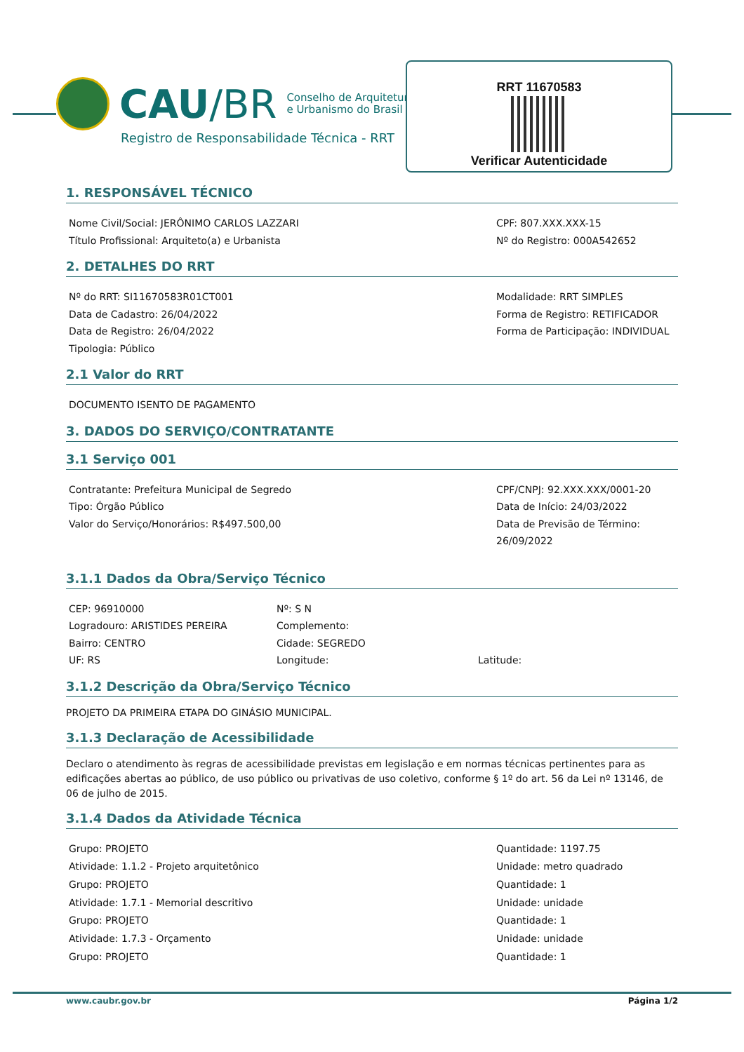CAU/BR
Conselho de Arquitetura
e Urbanismo do Brasil
Registro de Responsabilidade Técnica - RRT
RRT 11670583
Verificar Autenticidade
1. RESPONSÁVEL TÉCNICO
Nome Civil/Social: JERÔNIMO CARLOS LAZZARI
Título Profissional: Arquiteto(a) e Urbanista
CPF: 807.XXX.XXX-15
Nº do Registro: 000A542652
2. DETALHES DO RRT
Nº do RRT: SI11670583R01CT001
Data de Cadastro: 26/04/2022
Data de Registro: 26/04/2022
Tipologia: Público
Modalidade: RRT SIMPLES
Forma de Registro: RETIFICADOR
Forma de Participação: INDIVIDUAL
2.1 Valor do RRT
DOCUMENTO ISENTO DE PAGAMENTO
3. DADOS DO SERVIÇO/CONTRATANTE
3.1 Serviço 001
Contratante: Prefeitura Municipal de Segredo
Tipo: Órgão Público
Valor do Serviço/Honorários: R$497.500,00
CPF/CNPJ: 92.XXX.XXX/0001-20
Data de Início: 24/03/2022
Data de Previsão de Término:
26/09/2022
3.1.1 Dados da Obra/Serviço Técnico
CEP: 96910000
Logradouro: ARISTIDES PEREIRA
Bairro: CENTRO
UF: RS
Nº: S N
Complemento:
Cidade: SEGREDO
Longitude:
Latitude:
3.1.2 Descrição da Obra/Serviço Técnico
PROJETO DA PRIMEIRA ETAPA DO GINÁSIO MUNICIPAL.
3.1.3 Declaração de Acessibilidade
Declaro o atendimento às regras de acessibilidade previstas em legislação e em normas técnicas pertinentes para as edificações abertas ao público, de uso público ou privativas de uso coletivo, conforme § 1º do art. 56 da Lei nº 13146, de 06 de julho de 2015.
3.1.4 Dados da Atividade Técnica
Grupo: PROJETO
Atividade: 1.1.2 - Projeto arquitetônico
Grupo: PROJETO
Atividade: 1.7.1 - Memorial descritivo
Grupo: PROJETO
Atividade: 1.7.3 - Orçamento
Grupo: PROJETO
Quantidade: 1197.75
Unidade: metro quadrado
Quantidade: 1
Unidade: unidade
Quantidade: 1
Unidade: unidade
Quantidade: 1
www.caubr.gov.br Página 1/2